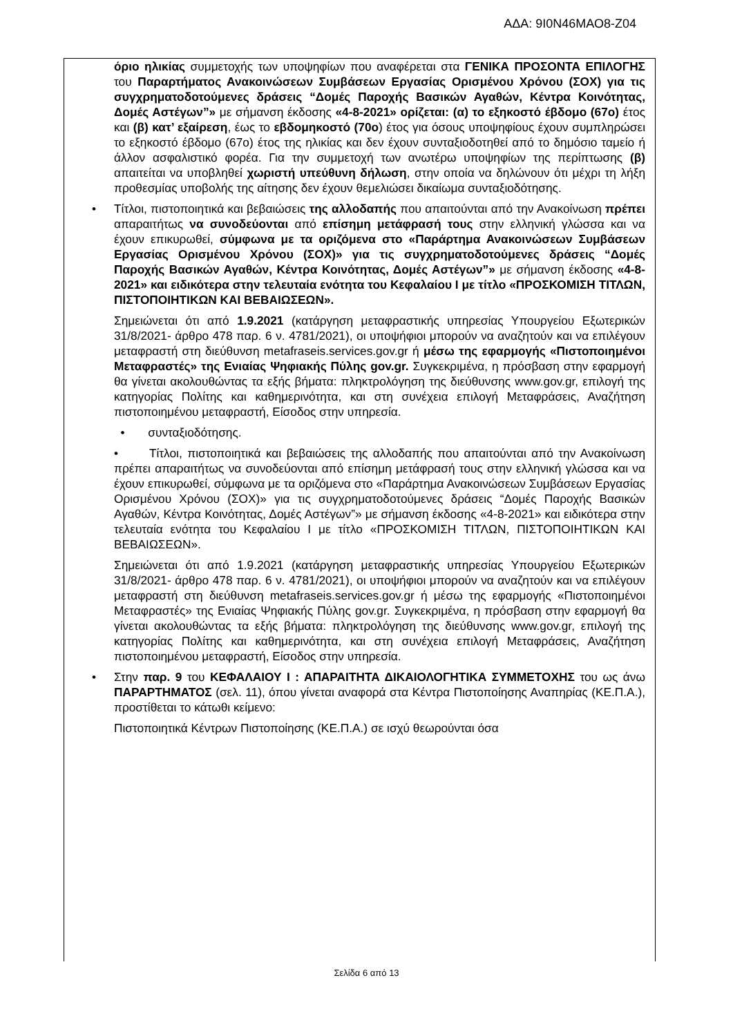ΑΔΑ: 9Ι0Ν46ΜΑΟ8-Ζ04
όριο ηλικίας συμμετοχής των υποψηφίων που αναφέρεται στα ΓΕΝΙΚΑ ΠΡΟΣΟΝΤΑ ΕΠΙΛΟΓΗΣ του Παραρτήματος Ανακοινώσεων Συμβάσεων Εργασίας Ορισμένου Χρόνου (ΣΟΧ) για τις συγχρηματοδοτούμενες δράσεις “Δομές Παροχής Βασικών Αγαθών, Κέντρα Κοινότητας, Δομές Αστέγων”» με σήμανση έκδοσης «4-8-2021» ορίζεται: (α) το εξηκοστό έβδομο (67ο) έτος και (β) κατ’ εξαίρεση, έως το εβδομηκοστό (70ο) έτος για όσους υποψηφίους έχουν συμπληρώσει το εξηκοστό έβδομο (67ο) έτος της ηλικίας και δεν έχουν συνταξιοδοτηθεί από το δημόσιο ταμείο ή άλλον ασφαλιστικό φορέα. Για την συμμετοχή των ανωτέρω υποψηφίων της περίπτωσης (β) απαιτείται να υποβληθεί χωριστή υπεύθυνη δήλωση, στην οποία να δηλώνουν ότι μέχρι τη λήξη προθεσμίας υποβολής της αίτησης δεν έχουν θεμελιώσει δικαίωμα συνταξιοδότησης.
• Τίτλοι, πιστοποιητικά και βεβαιώσεις της αλλοδαπής που απαιτούνται από την Ανακοίνωση πρέπει απαραιτήτως να συνοδεύονται από επίσημη μετάφρασή τους στην ελληνική γλώσσα και να έχουν επικυρωθεί, σύμφωνα με τα οριζόμενα στο «Παράρτημα Ανακοινώσεων Συμβάσεων Εργασίας Ορισμένου Χρόνου (ΣΟΧ)» για τις συγχρηματοδοτούμενες δράσεις “Δομές Παροχής Βασικών Αγαθών, Κέντρα Κοινότητας, Δομές Αστέγων”» με σήμανση έκδοσης «4-8-2021» και ειδικότερα στην τελευταία ενότητα του Κεφαλαίου Ι με τίτλο «ΠΡΟΣΚΟΜΙΣΗ ΤΙΤΛΩΝ, ΠΙΣΤΟΠΟΙΗΤΙΚΩΝ ΚΑΙ ΒΕΒΑΙΩΣΕΩΝ».
Σημειώνεται ότι από 1.9.2021 (κατάργηση μεταφραστικής υπηρεσίας Υπουργείου Εξωτερικών 31/8/2021- άρθρο 478 παρ. 6 ν. 4781/2021), οι υποψήφιοι μπορούν να αναζητούν και να επιλέγουν μεταφραστή στη διεύθυνση metafraseis.services.gov.gr ή μέσω της εφαρμογής «Πιστοποιημένοι Μεταφραστές» της Ενιαίας Ψηφιακής Πύλης gov.gr. Συγκεκριμένα, η πρόσβαση στην εφαρμογή θα γίνεται ακολουθώντας τα εξής βήματα: πληκτρολόγηση της διεύθυνσης www.gov.gr, επιλογή της κατηγορίας Πολίτης και καθημερινότητα, και στη συνέχεια επιλογή Μεταφράσεις, Αναζήτηση πιστοποιημένου μεταφραστή, Είσοδος στην υπηρεσία.
• συνταξιοδότησης.
• Τίτλοι, πιστοποιητικά και βεβαιώσεις της αλλοδαπής που απαιτούνται από την Ανακοίνωση πρέπει απαραιτήτως να συνοδεύονται από επίσημη μετάφρασή τους στην ελληνική γλώσσα και να έχουν επικυρωθεί, σύμφωνα με τα οριζόμενα στο «Παράρτημα Ανακοινώσεων Συμβάσεων Εργασίας Ορισμένου Χρόνου (ΣΟΧ)» για τις συγχρηματοδοτούμενες δράσεις “Δομές Παροχής Βασικών Αγαθών, Κέντρα Κοινότητας, Δομές Αστέγων”» με σήμανση έκδοσης «4-8-2021» και ειδικότερα στην τελευταία ενότητα του Κεφαλαίου Ι με τίτλο «ΠΡΟΣΚΟΜΙΣΗ ΤΙΤΛΩΝ, ΠΙΣΤΟΠΟΙΗΤΙΚΩΝ ΚΑΙ ΒΕΒΑΙΩΣΕΩΝ».
Σημειώνεται ότι από 1.9.2021 (κατάργηση μεταφραστικής υπηρεσίας Υπουργείου Εξωτερικών 31/8/2021- άρθρο 478 παρ. 6 ν. 4781/2021), οι υποψήφιοι μπορούν να αναζητούν και να επιλέγουν μεταφραστή στη διεύθυνση metafraseis.services.gov.gr ή μέσω της εφαρμογής «Πιστοποιημένοι Μεταφραστές» της Ενιαίας Ψηφιακής Πύλης gov.gr. Συγκεκριμένα, η πρόσβαση στην εφαρμογή θα γίνεται ακολουθώντας τα εξής βήματα: πληκτρολόγηση της διεύθυνσης www.gov.gr, επιλογή της κατηγορίας Πολίτης και καθημερινότητα, και στη συνέχεια επιλογή Μεταφράσεις, Αναζήτηση πιστοποιημένου μεταφραστή, Είσοδος στην υπηρεσία.
• Στην παρ. 9 του ΚΕΦΑΛΑΙΟΥ Ι : ΑΠΑΡΑΙΤΗΤΑ ΔΙΚΑΙΟΛΟΓΗΤΙΚΑ ΣΥΜΜΕΤΟΧΗΣ του ως άνω ΠΑΡΑΡΤΗΜΑΤΟΣ (σελ. 11), όπου γίνεται αναφορά στα Κέντρα Πιστοποίησης Αναπηρίας (ΚΕ.Π.Α.), προστίθεται το κάτωθι κείμενο:
Πιστοποιητικά Κέντρων Πιστοποίησης (ΚΕ.Π.Α.) σε ισχύ θεωρούνται όσα
Σελίδα 6 από 13